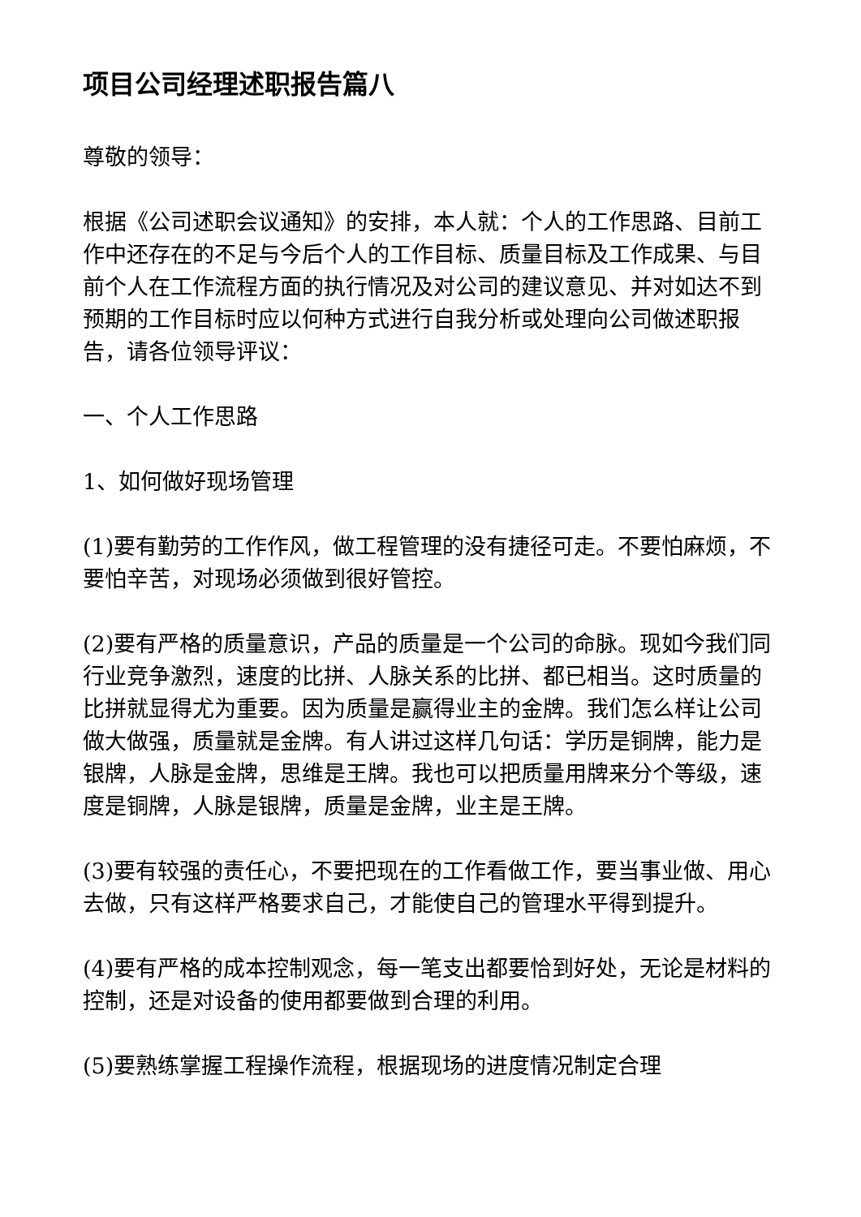项目公司经理述职报告篇八
尊敬的领导：
根据《公司述职会议通知》的安排，本人就：个人的工作思路、目前工作中还存在的不足与今后个人的工作目标、质量目标及工作成果、与目前个人在工作流程方面的执行情况及对公司的建议意见、并对如达不到预期的工作目标时应以何种方式进行自我分析或处理向公司做述职报告，请各位领导评议：
一、个人工作思路
1、如何做好现场管理
(1)要有勤劳的工作作风，做工程管理的没有捷径可走。不要怕麻烦，不要怕辛苦，对现场必须做到很好管控。
(2)要有严格的质量意识，产品的质量是一个公司的命脉。现如今我们同行业竞争激烈，速度的比拼、人脉关系的比拼、都已相当。这时质量的比拼就显得尤为重要。因为质量是赢得业主的金牌。我们怎么样让公司做大做强，质量就是金牌。有人讲过这样几句话：学历是铜牌，能力是银牌，人脉是金牌，思维是王牌。我也可以把质量用牌来分个等级，速度是铜牌，人脉是银牌，质量是金牌，业主是王牌。
(3)要有较强的责任心，不要把现在的工作看做工作，要当事业做、用心去做，只有这样严格要求自己，才能使自己的管理水平得到提升。
(4)要有严格的成本控制观念，每一笔支出都要恰到好处，无论是材料的控制，还是对设备的使用都要做到合理的利用。
(5)要熟练掌握工程操作流程，根据现场的进度情况制定合理